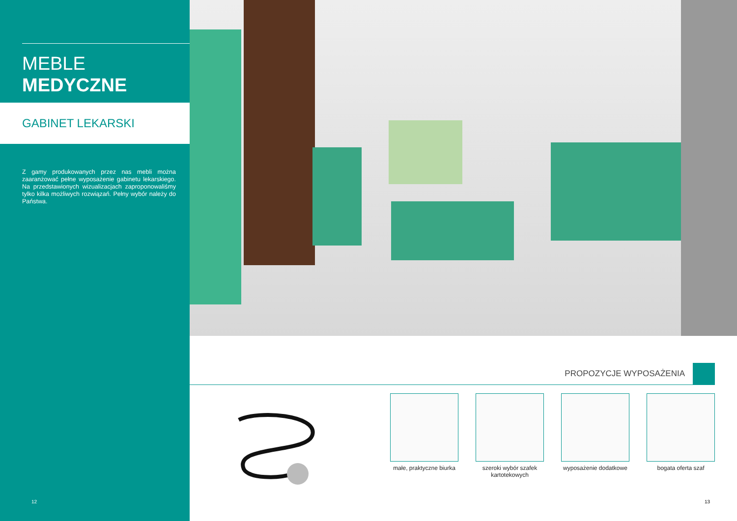MEBLE
MEDYCZNE
GABINET LEKARSKI
Z gamy produkowanych przez nas mebli można zaaranżować pełne wyposażenie gabinetu lekarskiego. Na przedstawionych wizualizacjach zaproponowaliśmy tylko kilka możliwych rozwiązań. Pełny wybór należy do Państwa.
12
PROPOZYCJE WYPOSAŻENIA
małe, praktyczne biurka
szeroki wybór szafek kartotekowych
wyposażenie dodatkowe
bogata oferta szaf
13